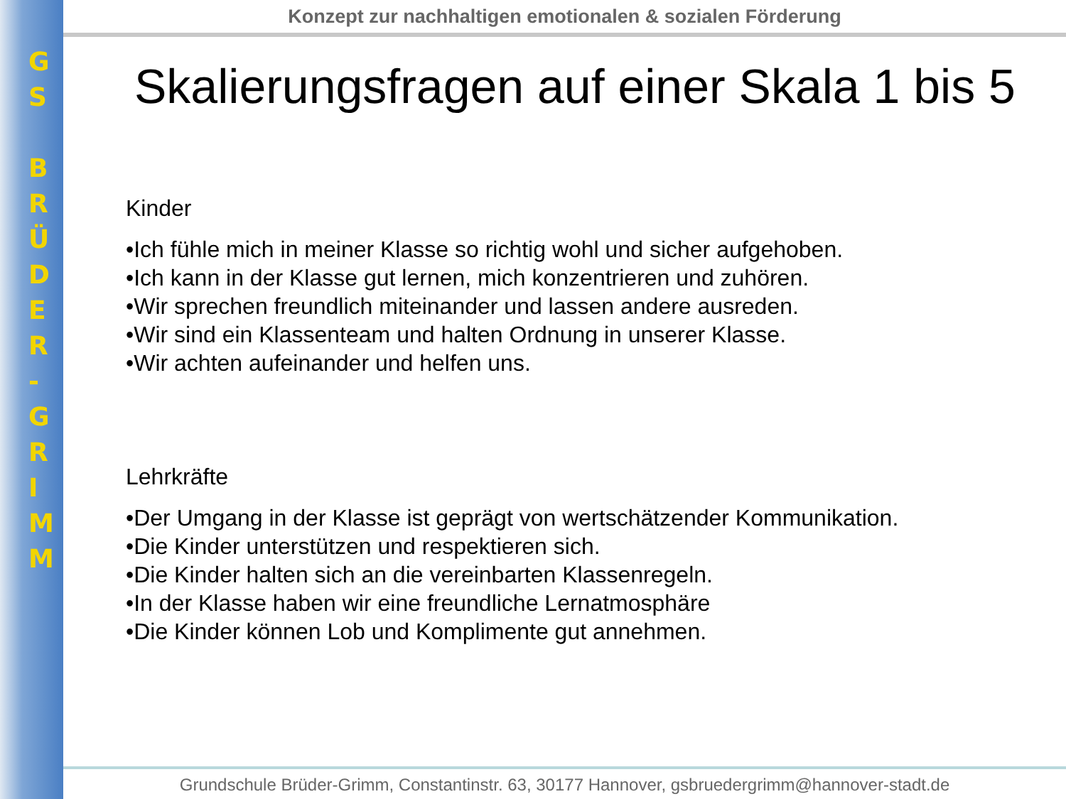G
S
B
R
Ü
D
E
R
-
G
R
I
M
M
Konzept zur nachhaltigen emotionalen & sozialen Förderung
Skalierungsfragen auf einer Skala 1 bis 5
Kinder
•Ich fühle mich in meiner Klasse so richtig wohl und sicher aufgehoben.
•Ich kann in der Klasse gut lernen, mich konzentrieren und zuhören.
•Wir sprechen freundlich miteinander und lassen andere ausreden.
•Wir sind ein Klassenteam und halten Ordnung in unserer Klasse.
•Wir achten aufeinander und helfen uns.
Lehrkräfte
•Der Umgang in der Klasse ist geprägt von wertschätzender Kommunikation.
•Die Kinder unterstützen und respektieren sich.
•Die Kinder halten sich an die vereinbarten Klassenregeln.
•In der Klasse haben wir eine freundliche Lernatmosphäre
•Die Kinder können Lob und Komplimente gut annehmen.
Grundschule Brüder-Grimm, Constantinstr. 63, 30177 Hannover, gsbruedergrimm@hannover-stadt.de